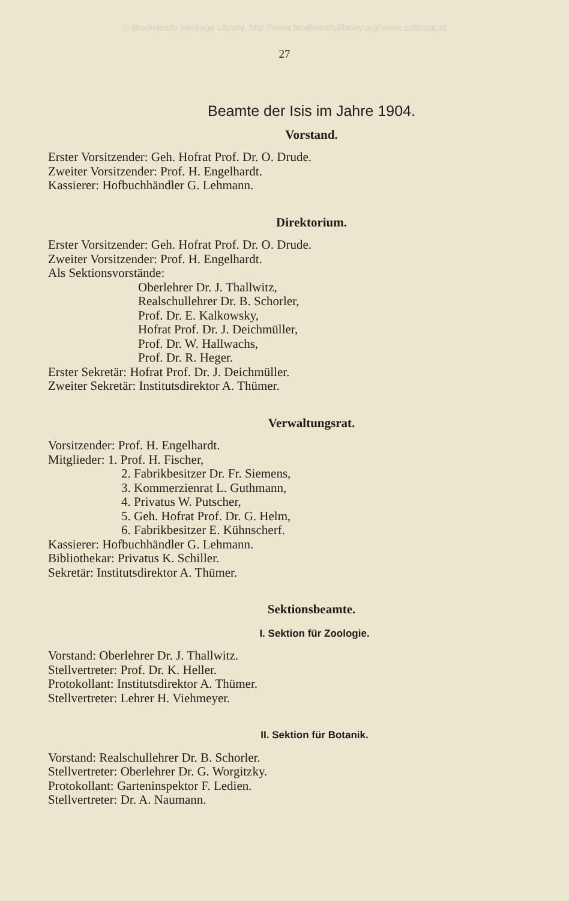© Biodiversity Heritage Library, http://www.biodiversitylibrary.org/;www.zobodat.at
27
Beamte der Isis im Jahre 1904.
Vorstand.
Erster Vorsitzender: Geh. Hofrat Prof. Dr. O. Drude.
Zweiter Vorsitzender: Prof. H. Engelhardt.
Kassierer: Hofbuchhändler G. Lehmann.
Direktorium.
Erster Vorsitzender: Geh. Hofrat Prof. Dr. O. Drude.
Zweiter Vorsitzender: Prof. H. Engelhardt.
Als Sektionsvorstände:
Oberlehrer Dr. J. Thallwitz,
Realschullehrer Dr. B. Schorler,
Prof. Dr. E. Kalkowsky,
Hofrat Prof. Dr. J. Deichmüller,
Prof. Dr. W. Hallwachs,
Prof. Dr. R. Heger.
Erster Sekretär: Hofrat Prof. Dr. J. Deichmüller.
Zweiter Sekretär: Institutsdirektor A. Thümer.
Verwaltungsrat.
Vorsitzender: Prof. H. Engelhardt.
Mitglieder: 1. Prof. H. Fischer,
2. Fabrikbesitzer Dr. Fr. Siemens,
3. Kommerzienrat L. Guthmann,
4. Privatus W. Putscher,
5. Geh. Hofrat Prof. Dr. G. Helm,
6. Fabrikbesitzer E. Kühnscherf.
Kassierer: Hofbuchhändler G. Lehmann.
Bibliothekar: Privatus K. Schiller.
Sekretär: Institutsdirektor A. Thümer.
Sektionsbeamte.
I. Sektion für Zoologie.
Vorstand: Oberlehrer Dr. J. Thallwitz.
Stellvertreter: Prof. Dr. K. Heller.
Protokollant: Institutsdirektor A. Thümer.
Stellvertreter: Lehrer H. Viehmeyer.
II. Sektion für Botanik.
Vorstand: Realschullehrer Dr. B. Schorler.
Stellvertreter: Oberlehrer Dr. G. Worgitzky.
Protokollant: Garteninspektor F. Ledien.
Stellvertreter: Dr. A. Naumann.